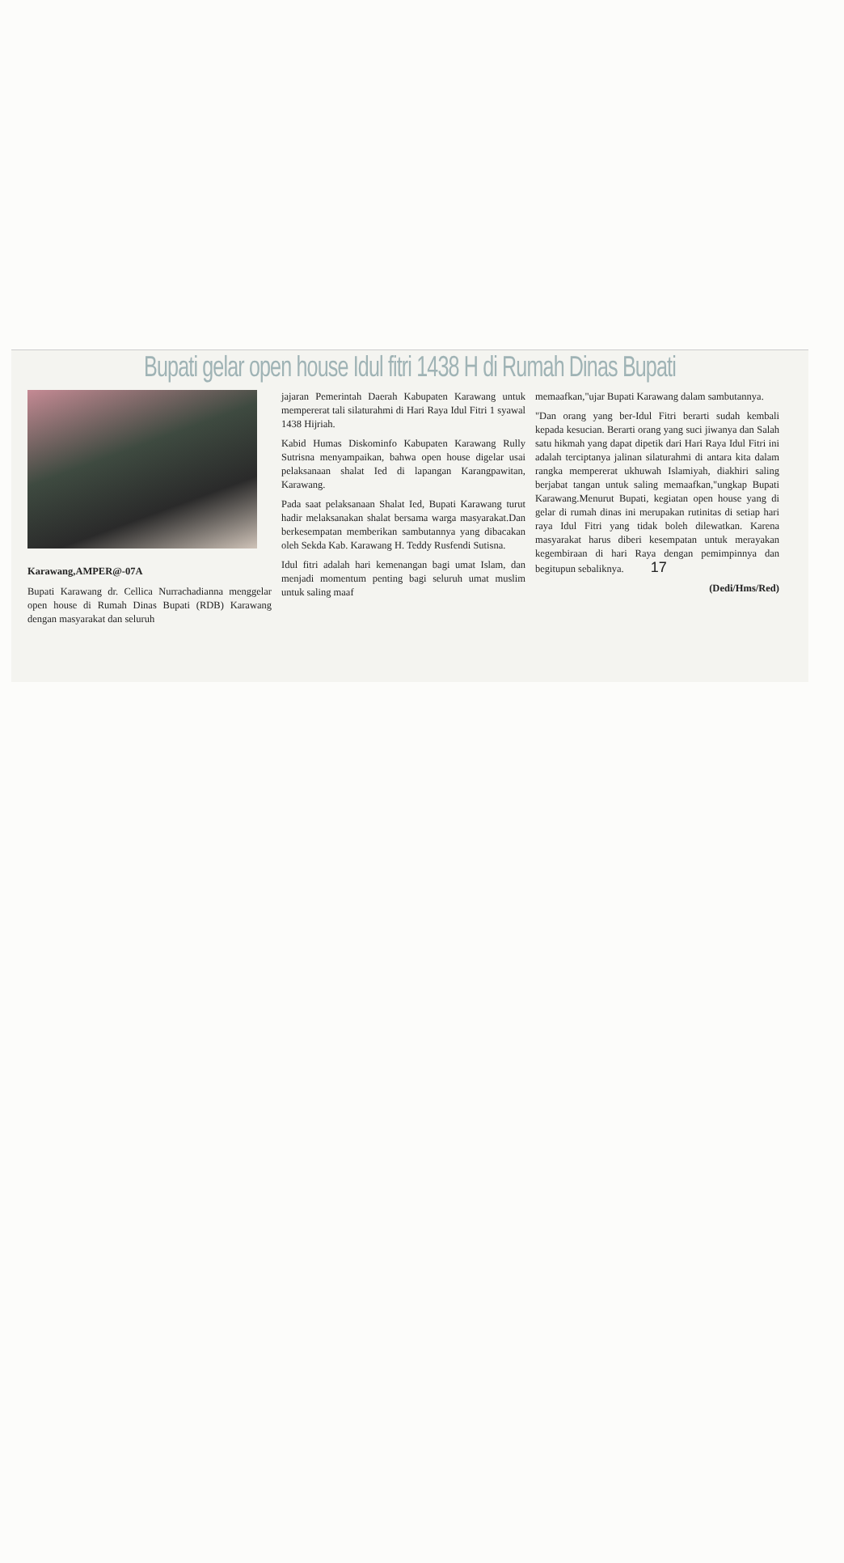Bupati gelar open house Idul fitri 1438 H di Rumah Dinas Bupati
Karawang,AMPER@-07A
Bupati Karawang dr. Cellica Nurrachadianna menggelar open house di Rumah Dinas Bupati (RDB) Karawang dengan masyarakat dan seluruh
jajaran Pemerintah Daerah Kabupaten Karawang untuk mempererat tali silaturahmi di Hari Raya Idul Fitri 1 syawal 1438 Hijriah.
Kabid Humas Diskominfo Kabupaten Karawang Rully Sutrisna menyampaikan, bahwa open house digelar usai pelaksanaan shalat Ied di lapangan Karangpawitan, Karawang.
Pada saat pelaksanaan Shalat Ied, Bupati Karawang turut hadir melaksanakan shalat bersama warga masyarakat.Dan berkesempatan memberikan sambutannya yang dibacakan oleh Sekda Kab. Karawang H. Teddy Rusfendi Sutisna.
Idul fitri adalah hari kemenangan bagi umat Islam, dan menjadi momentum penting bagi seluruh umat muslim untuk saling maaf
memaafkan,"ujar Bupati Karawang dalam sambutannya.
"Dan orang yang ber-Idul Fitri berarti sudah kembali kepada kesucian. Berarti orang yang suci jiwanya dan Salah satu hikmah yang dapat dipetik dari Hari Raya Idul Fitri ini adalah terciptanya jalinan silaturahmi di antara kita dalam rangka mempererat ukhuwah Islamiyah, diakhiri saling berjabat tangan untuk saling memaafkan,"ungkap Bupati Karawang.Menurut Bupati, kegiatan open house yang di gelar di rumah dinas ini merupakan rutinitas di setiap hari raya Idul Fitri yang tidak boleh dilewatkan. Karena masyarakat harus diberi kesempatan untuk merayakan kegembiraan di hari Raya dengan pemimpinnya dan begitupun sebaliknya. 17
(Dedi/Hms/Red)